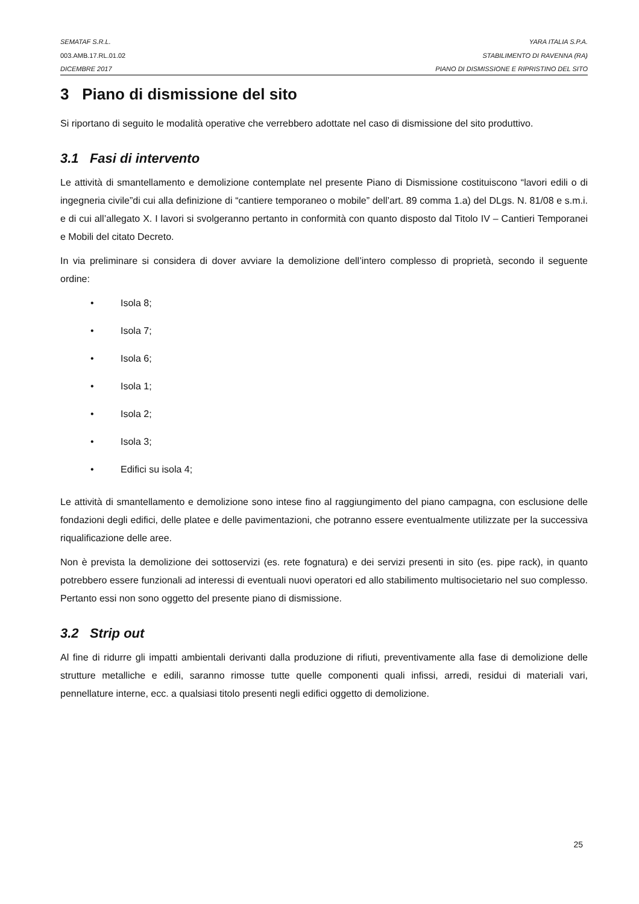SEMATAF S.R.L. YARA ITALIA S.P.A.
003.AMB.17.RL.01.02 STABILIMENTO DI RAVENNA (RA)
DICEMBRE 2017 PIANO DI DISMISSIONE E RIPRISTINO DEL SITO
3 Piano di dismissione del sito
Si riportano di seguito le modalità operative che verrebbero adottate nel caso di dismissione del sito produttivo.
3.1 Fasi di intervento
Le attività di smantellamento e demolizione contemplate nel presente Piano di Dismissione costituiscono “lavori edili o di ingegneria civile”di cui alla definizione di “cantiere temporaneo o mobile” dell’art. 89 comma 1.a) del DLgs. N. 81/08 e s.m.i. e di cui all’allegato X. I lavori si svolgeranno pertanto in conformità con quanto disposto dal Titolo IV – Cantieri Temporanei e Mobili del citato Decreto.
In via preliminare si considera di dover avviare la demolizione dell’intero complesso di proprietà, secondo il seguente ordine:
• Isola 8;
• Isola 7;
• Isola 6;
• Isola 1;
• Isola 2;
• Isola 3;
• Edifici su isola 4;
Le attività di smantellamento e demolizione sono intese fino al raggiungimento del piano campagna, con esclusione delle fondazioni degli edifici, delle platee e delle pavimentazioni, che potranno essere eventualmente utilizzate per la successiva riqualificazione delle aree.
Non è prevista la demolizione dei sottoservizi (es. rete fognatura) e dei servizi presenti in sito (es. pipe rack), in quanto potrebbero essere funzionali ad interessi di eventuali nuovi operatori ed allo stabilimento multisocietario nel suo complesso. Pertanto essi non sono oggetto del presente piano di dismissione.
3.2 Strip out
Al fine di ridurre gli impatti ambientali derivanti dalla produzione di rifiuti, preventivamente alla fase di demolizione delle strutture metalliche e edili, saranno rimosse tutte quelle componenti quali infissi, arredi, residui di materiali vari, pennellature interne, ecc. a qualsiasi titolo presenti negli edifici oggetto di demolizione.
25